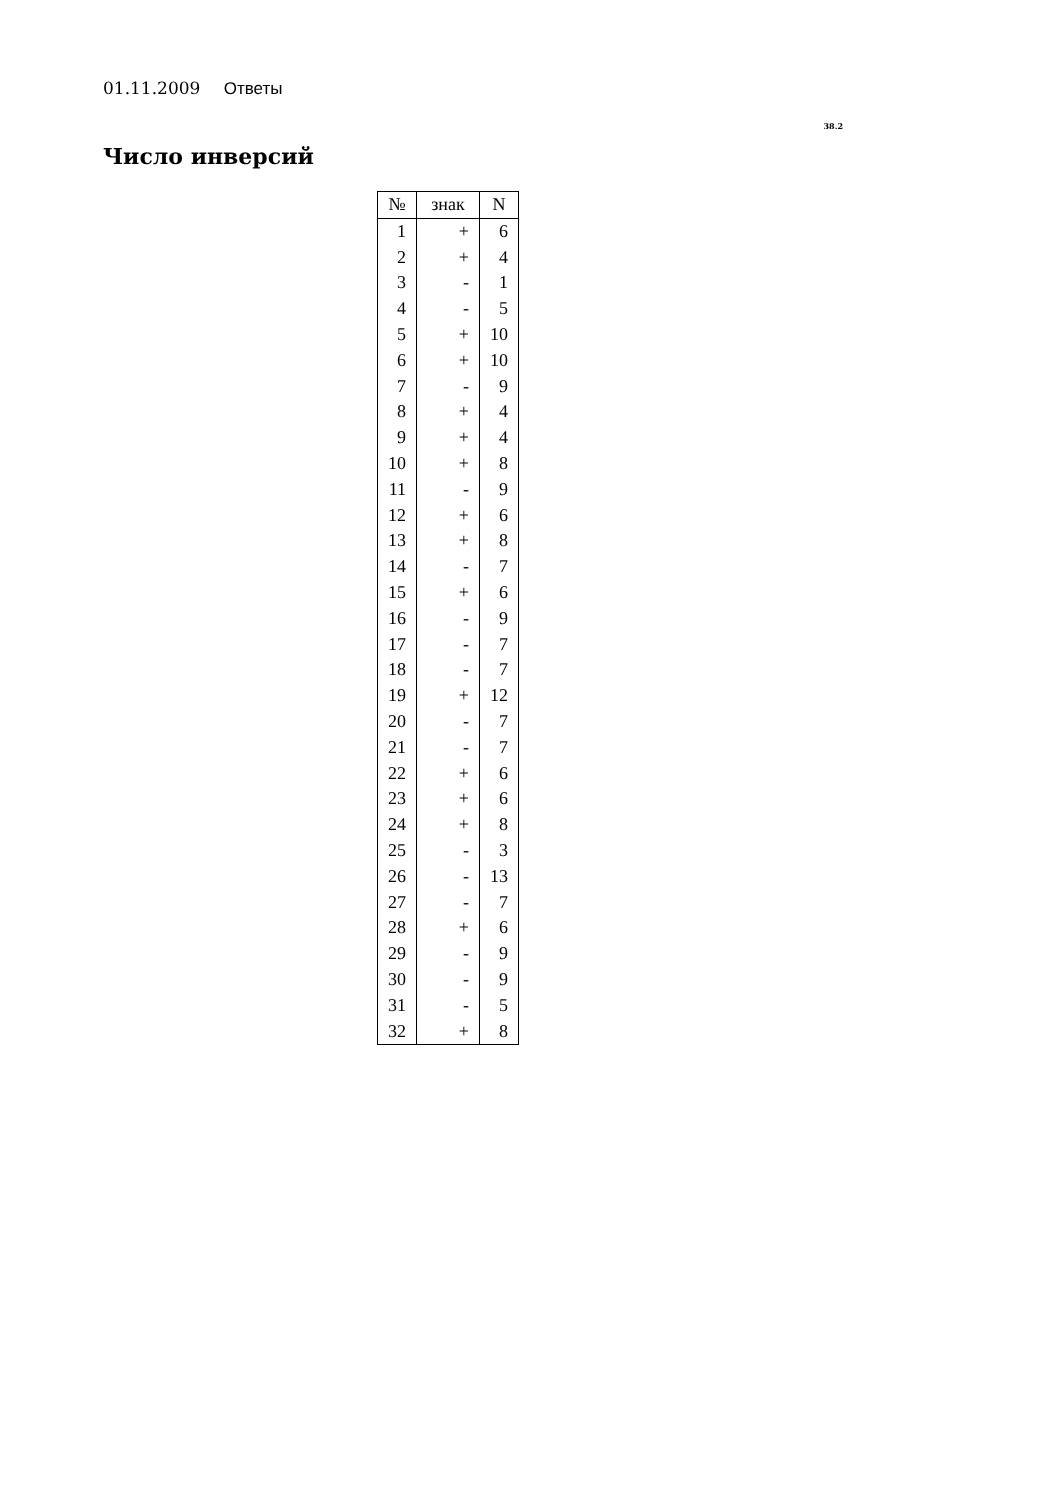01.11.2009 Ответы
38.2
Число инверсий
| № | знак | N |
| --- | --- | --- |
| 1 | + | 6 |
| 2 | + | 4 |
| 3 | - | 1 |
| 4 | - | 5 |
| 5 | + | 10 |
| 6 | + | 10 |
| 7 | - | 9 |
| 8 | + | 4 |
| 9 | + | 4 |
| 10 | + | 8 |
| 11 | - | 9 |
| 12 | + | 6 |
| 13 | + | 8 |
| 14 | - | 7 |
| 15 | + | 6 |
| 16 | - | 9 |
| 17 | - | 7 |
| 18 | - | 7 |
| 19 | + | 12 |
| 20 | - | 7 |
| 21 | - | 7 |
| 22 | + | 6 |
| 23 | + | 6 |
| 24 | + | 8 |
| 25 | - | 3 |
| 26 | - | 13 |
| 27 | - | 7 |
| 28 | + | 6 |
| 29 | - | 9 |
| 30 | - | 9 |
| 31 | - | 5 |
| 32 | + | 8 |